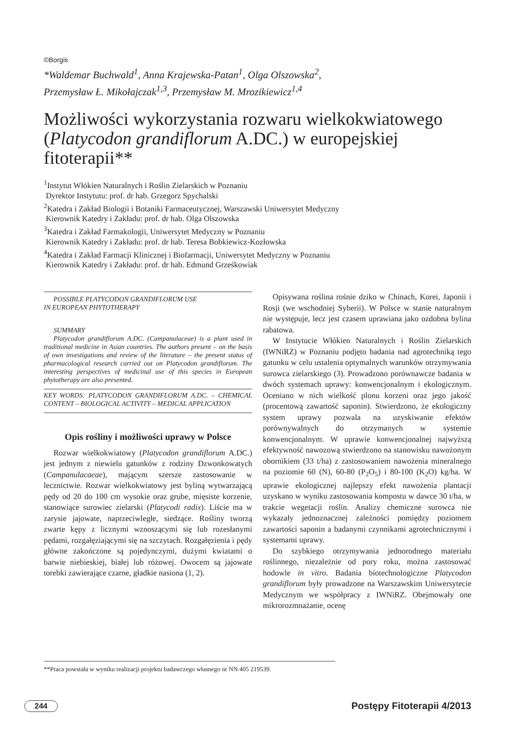©Borgis
*Waldemar Buchwald<sup>1</sup>, Anna Krajewska-Patan<sup>1</sup>, Olga Olszowska<sup>2</sup>,
Przemysław Ł. Mikołajczak<sup>1,3</sup>, Przemysław M. Mrozikiewicz<sup>1,4</sup>
Możliwości wykorzystania rozwaru wielkokwiatowego (Platycodon grandiflorum A.DC.) w europejskiej fitoterapii**
<sup>1</sup> Instytut Włókien Naturalnych i Roślin Zielarskich w Poznaniu
Dyrektor Instytutu: prof. dr hab. Grzegorz Spychalski
<sup>2</sup> Katedra i Zakład Biologii i Botaniki Farmaceutycznej, Warszawski Uniwersytet Medyczny
Kierownik Katedry i Zakładu: prof. dr hab. Olga Olszowska
<sup>3</sup> Katedra i Zakład Farmakologii, Uniwersytet Medyczny w Poznaniu
Kierownik Katedry i Zakładu: prof. dr hab. Teresa Bobkiewicz-Kozłowska
<sup>4</sup> Katedra i Zakład Farmacji Klinicznej i Biofarmacji, Uniwersytet Medyczny w Poznaniu
Kierownik Katedry i Zakładu: prof. dr hab. Edmund Grześkowiak
POSSIBLE PLATYCODON GRANDIFLORUM USE
IN EUROPEAN PHYTOTHERAPY
SUMMARY
Platycodon grandiflorum A.DC. (Campanulaceae) is a plant used in traditional medicine in Asian countries. The authors present – on the basis of own investigations and review of the literature – the present status of pharmacological research carried out on Platycodon grandiflorum. The interesting perspectives of medicinal use of this species in European phytotherapy are also presented.
KEY WORDS: PLATYCODON GRANDIFLORUM A.DC. – CHEMICAL CONTENT – BIOLOGICAL ACTIVITY – MEDICAL APPLICATION
Opis rośliny i możliwości uprawy w Polsce
Rozwar wielkokwiatowy (Platycodon grandiflorum A.DC.) jest jednym z niewielu gatunków z rodziny Dzwonkowatych (Campanulacaeae), mającym szersze zastosowanie w lecznictwie. Rozwar wielkokwiatowy jest byliną wytwarzającą pędy od 20 do 100 cm wysokie oraz grube, mięsiste korzenie, stanowiące surowiec zielarski (Platycodi radix). Liście ma w zarysie jajowate, naprzeciwległe, siedzące. Rośliny tworzą zwarte kępy z licznymi wznoszącymi się lub rozesłanymi pędami, rozgałęziającymi się na szczytach. Rozgałęzienia i pędy główne zakończone są pojedynczymi, dużymi kwiatami o barwie niebieskiej, białej lub różowej. Owocem są jajowate torebki zawierające czarne, gładkie nasiona (1, 2).
Opisywana roślina rośnie dziko w Chinach, Korei, Japonii i Rosji (we wschodniej Syberii). W Polsce w stanie naturalnym nie występuje, lecz jest czasem uprawiana jako ozdobna bylina rabatowa.
W Instytucie Włókien Naturalnych i Roślin Zielarskich (IWNiRZ) w Poznaniu podjęto badania nad agrotechniką tego gatunku w celu ustalenia optymalnych warunków otrzymywania surowca zielarskiego (3). Prowadzono porównawcze badania w dwóch systemach uprawy: konwencjonalnym i ekologicznym. Oceniano w nich wielkość plonu korzeni oraz jego jakość (procentową zawartość saponin). Stwierdzono, że ekologiczny system uprawy pozwala na uzyskiwanie efektów porównywalnych do otrzymanych w systemie konwencjonalnym. W uprawie konwencjonalnej najwyższą efektywność nawozową stwierdzono na stanowisku nawożonym obornikiem (33 t/ha) z zastosowaniem nawożenia mineralnego na poziomie 60 (N), 60-80 (P<sub>2</sub>O<sub>5</sub>) i 80-100 (K<sub>2</sub>O) kg/ha. W uprawie ekologicznej najlepszy efekt nawożenia plantacji uzyskano w wyniku zastosowania kompostu w dawce 30 t/ha, w trakcie wegetacji roślin. Analizy chemiczne surowca nie wykazały jednoznacznej zależności pomiędzy poziomem zawartości saponin a badanymi czynnikami agrotechnicznymi i systemami uprawy.
Do szybkiego otrzymywania jednorodnego materiału roślinnego, niezależnie od pory roku, można zastosować hodowle in vitro. Badania biotechnologiczne Platycodon grandiflorum były prowadzone na Warszawskim Uniwersytecie Medycznym we współpracy z IWNiRZ. Obejmowały one mikrorozmnażanie, ocenę
**Praca powstała w wyniku realizacji projektu badawczego własnego nr NN 405 219539.
244 Postępy Fitoterapii 4/2013